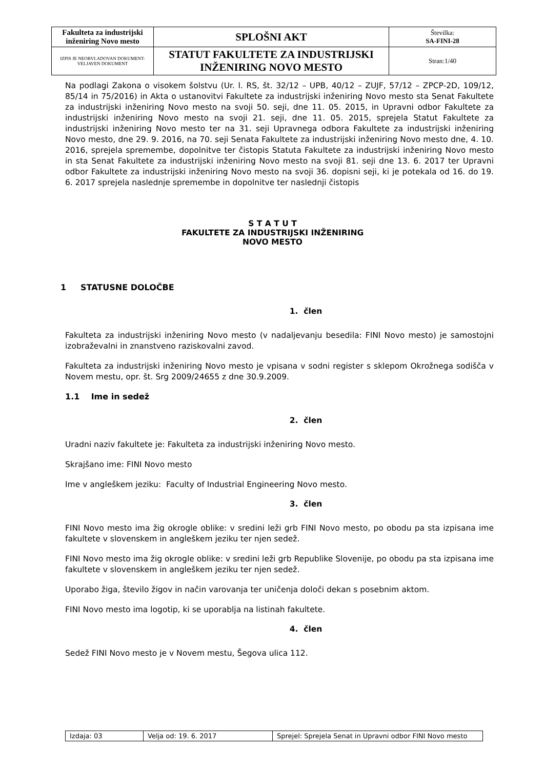| Fakulteta za industrijski inženiring Novo mesto | SPLOŠNI AKT | Številka: SA-FINI-28 |
| IZPIS JE NEOBVLADOVAN DOKUMENT-VELJAVEN DOKUMENT | STATUT FAKULTETE ZA INDUSTRIJSKI INŽENIRING NOVO MESTO | Stran:1/40 |
Na podlagi Zakona o visokem šolstvu (Ur. l. RS, št. 32/12 – UPB, 40/12 – ZUJF, 57/12 – ZPCP-2D, 109/12, 85/14 in 75/2016) in Akta o ustanovitvi Fakultete za industrijski inženiring Novo mesto sta Senat Fakultete za industrijski inženiring Novo mesto na svoji 50. seji, dne 11. 05. 2015, in Upravni odbor Fakultete za industrijski inženiring Novo mesto na svoji 21. seji, dne 11. 05. 2015, sprejela Statut Fakultete za industrijski inženiring Novo mesto ter na 31. seji Upravnega odbora Fakultete za industrijski inženiring Novo mesto, dne 29. 9. 2016, na 70. seji Senata Fakultete za industrijski inženiring Novo mesto dne, 4. 10. 2016, sprejela spremembe, dopolnitve ter čistopis Statuta Fakultete za industrijski inženiring Novo mesto in sta Senat Fakultete za industrijski inženiring Novo mesto na svoji 81. seji dne 13. 6. 2017 ter Upravni odbor Fakultete za industrijski inženiring Novo mesto na svoji 36. dopisni seji, ki je potekala od 16. do 19. 6. 2017 sprejela naslednje spremembe in dopolnitve ter naslednji čistopis
S T A T U T
FAKULTETE ZA INDUSTRIJSKI INŽENIRING
NOVO MESTO
1 STATUSNE DOLOČBE
1. člen
Fakulteta za industrijski inženiring Novo mesto (v nadaljevanju besedila: FINI Novo mesto) je samostojni izobraževalni in znanstveno raziskovalni zavod.
Fakulteta za industrijski inženiring Novo mesto je vpisana v sodni register s sklepom Okrožnega sodišča v Novem mestu, opr. št. Srg 2009/24655 z dne 30.9.2009.
1.1 Ime in sedež
2. člen
Uradni naziv fakultete je: Fakulteta za industrijski inženiring Novo mesto.
Skrajšano ime: FINI Novo mesto
Ime v angleškem jeziku: Faculty of Industrial Engineering Novo mesto.
3. člen
FINI Novo mesto ima žig okrogle oblike: v sredini leži grb FINI Novo mesto, po obodu pa sta izpisana ime fakultete v slovenskem in angleškem jeziku ter njen sedež.
FINI Novo mesto ima žig okrogle oblike: v sredini leži grb Republike Slovenije, po obodu pa sta izpisana ime fakultete v slovenskem in angleškem jeziku ter njen sedež.
Uporabo žiga, število žigov in način varovanja ter uničenja določi dekan s posebnim aktom.
FINI Novo mesto ima logotip, ki se uporablja na listinah fakultete.
4. člen
Sedež FINI Novo mesto je v Novem mestu, Šegova ulica 112.
| Izdaja: 03 | Velja od: 19. 6. 2017 | Sprejel: Sprejela Senat in Upravni odbor FINI Novo mesto |